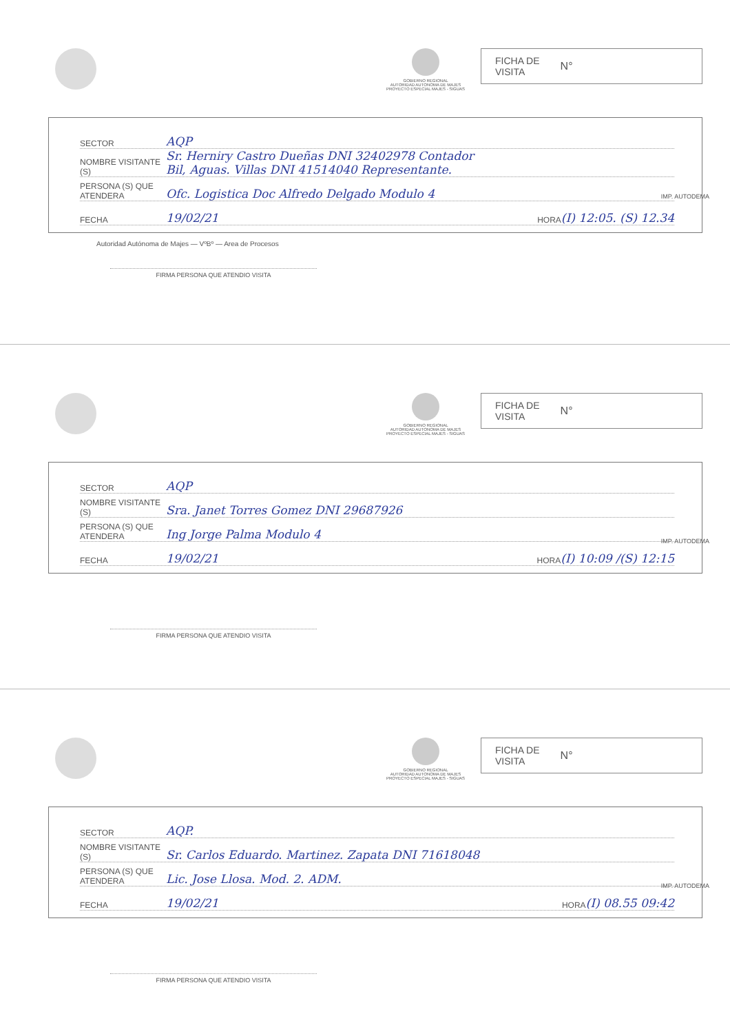GOBIERNO REGIONAL
AUTORIDAD AUTONOMA DE MAJES
PROYECTO ESPECIAL MAJES - SIGUAS
FICHA DE
VISITA N°
SECTOR AQP
NOMBRE VISITANTE (S) Sr. Herniry Castro Dueñas DNI 32402978 Contador
Bil, Aguas. Villas DNI 41514040 Representante.
PERSONA (S) QUE ATENDERA Ofc. Logistica Doc Alfredo Delgado Modulo 4
FECHA 19/02/21 HORA (I) 12:05. (S) 12.34
Autoridad Autónoma de Majes — VºBº — Area de Procesos
FIRMA PERSONA QUE ATENDIO VISITA
IMP. AUTODEMA
GOBIERNO REGIONAL
AUTORIDAD AUTONOMA DE MAJES
PROYECTO ESPECIAL MAJES - SIGUAS
FICHA DE
VISITA N°
SECTOR AQP
NOMBRE VISITANTE (S) Sra. Janet Torres Gomez DNI 29687926
PERSONA (S) QUE ATENDERA Ing Jorge Palma Modulo 4
FECHA 19/02/21 HORA (I) 10:09 /(S) 12:15
FIRMA PERSONA QUE ATENDIO VISITA
IMP. AUTODEMA
GOBIERNO REGIONAL
AUTORIDAD AUTONOMA DE MAJES
PROYECTO ESPECIAL MAJES - SIGUAS
FICHA DE
VISITA N°
SECTOR AQP.
NOMBRE VISITANTE (S) Sr. Carlos Eduardo. Martinez. Zapata DNI 71618048
PERSONA (S) QUE ATENDERA Lic. Jose Llosa. Mod. 2. ADM.
FECHA 19/02/21 HORA (I) 08.55 09:42
FIRMA PERSONA QUE ATENDIO VISITA
IMP. AUTODEMA